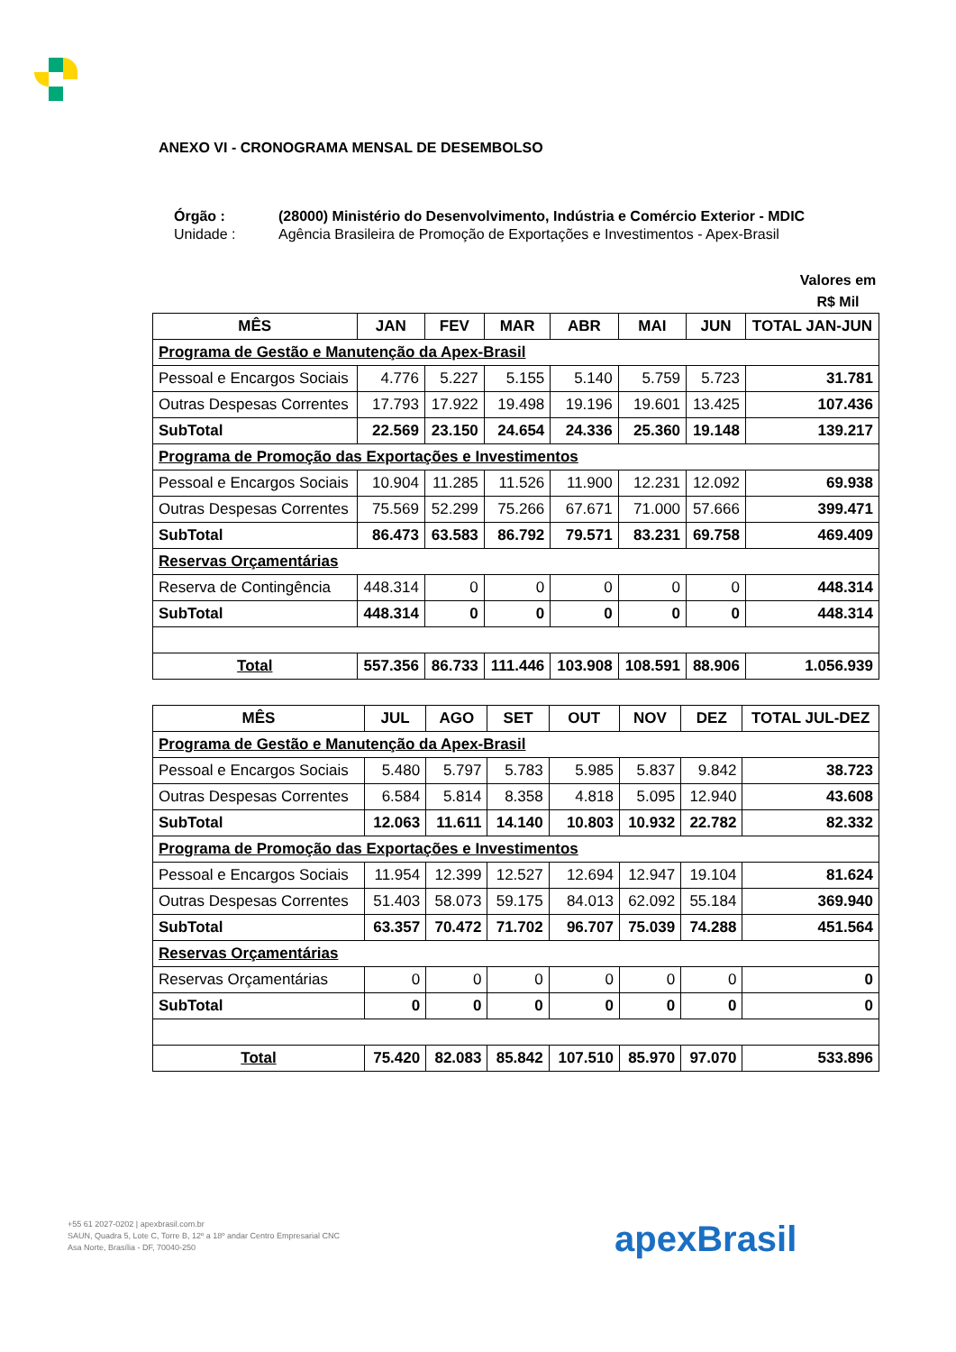ANEXO VI - CRONOGRAMA MENSAL DE DESEMBOLSO
Órgão : (28000) Ministério do Desenvolvimento, Indústria e Comércio Exterior - MDIC Unidade : Agência Brasileira de Promoção de Exportações e Investimentos - Apex-Brasil
Valores em R$ Mil
| MÊS | JAN | FEV | MAR | ABR | MAI | JUN | TOTAL JAN-JUN |
| --- | --- | --- | --- | --- | --- | --- | --- |
| Programa de Gestão e Manutenção da Apex-Brasil | | | | | | | |
| Pessoal e Encargos Sociais | 4.776 | 5.227 | 5.155 | 5.140 | 5.759 | 5.723 | 31.781 |
| Outras Despesas Correntes | 17.793 | 17.922 | 19.498 | 19.196 | 19.601 | 13.425 | 107.436 |
| SubTotal | 22.569 | 23.150 | 24.654 | 24.336 | 25.360 | 19.148 | 139.217 |
| Programa de Promoção das Exportações e Investimentos | | | | | | | |
| Pessoal e Encargos Sociais | 10.904 | 11.285 | 11.526 | 11.900 | 12.231 | 12.092 | 69.938 |
| Outras Despesas Correntes | 75.569 | 52.299 | 75.266 | 67.671 | 71.000 | 57.666 | 399.471 |
| SubTotal | 86.473 | 63.583 | 86.792 | 79.571 | 83.231 | 69.758 | 469.409 |
| Reservas Orçamentárias | | | | | | | |
| Reserva de Contingência | 448.314 | 0 | 0 | 0 | 0 | 0 | 448.314 |
| SubTotal | 448.314 | 0 | 0 | 0 | 0 | 0 | 448.314 |
| Total | 557.356 | 86.733 | 111.446 | 103.908 | 108.591 | 88.906 | 1.056.939 |
| MÊS | JUL | AGO | SET | OUT | NOV | DEZ | TOTAL JUL-DEZ |
| --- | --- | --- | --- | --- | --- | --- | --- |
| Programa de Gestão e Manutenção da Apex-Brasil | | | | | | | |
| Pessoal e Encargos Sociais | 5.480 | 5.797 | 5.783 | 5.985 | 5.837 | 9.842 | 38.723 |
| Outras Despesas Correntes | 6.584 | 5.814 | 8.358 | 4.818 | 5.095 | 12.940 | 43.608 |
| SubTotal | 12.063 | 11.611 | 14.140 | 10.803 | 10.932 | 22.782 | 82.332 |
| Programa de Promoção das Exportações e Investimentos | | | | | | | |
| Pessoal e Encargos Sociais | 11.954 | 12.399 | 12.527 | 12.694 | 12.947 | 19.104 | 81.624 |
| Outras Despesas Correntes | 51.403 | 58.073 | 59.175 | 84.013 | 62.092 | 55.184 | 369.940 |
| SubTotal | 63.357 | 70.472 | 71.702 | 96.707 | 75.039 | 74.288 | 451.564 |
| Reservas Orçamentárias | | | | | | | |
| Reservas Orçamentárias | 0 | 0 | 0 | 0 | 0 | 0 | 0 |
| SubTotal | 0 | 0 | 0 | 0 | 0 | 0 | 0 |
| Total | 75.420 | 82.083 | 85.842 | 107.510 | 85.970 | 97.070 | 533.896 |
+55 61 2027-0202 | apexbrasil.com.br
SAUN, Quadra 5, Lote C, Torre B, 12º a 18º andar Centro Empresarial CNC
Asa Norte, Brasília - DF, 70040-250
apexBrasil